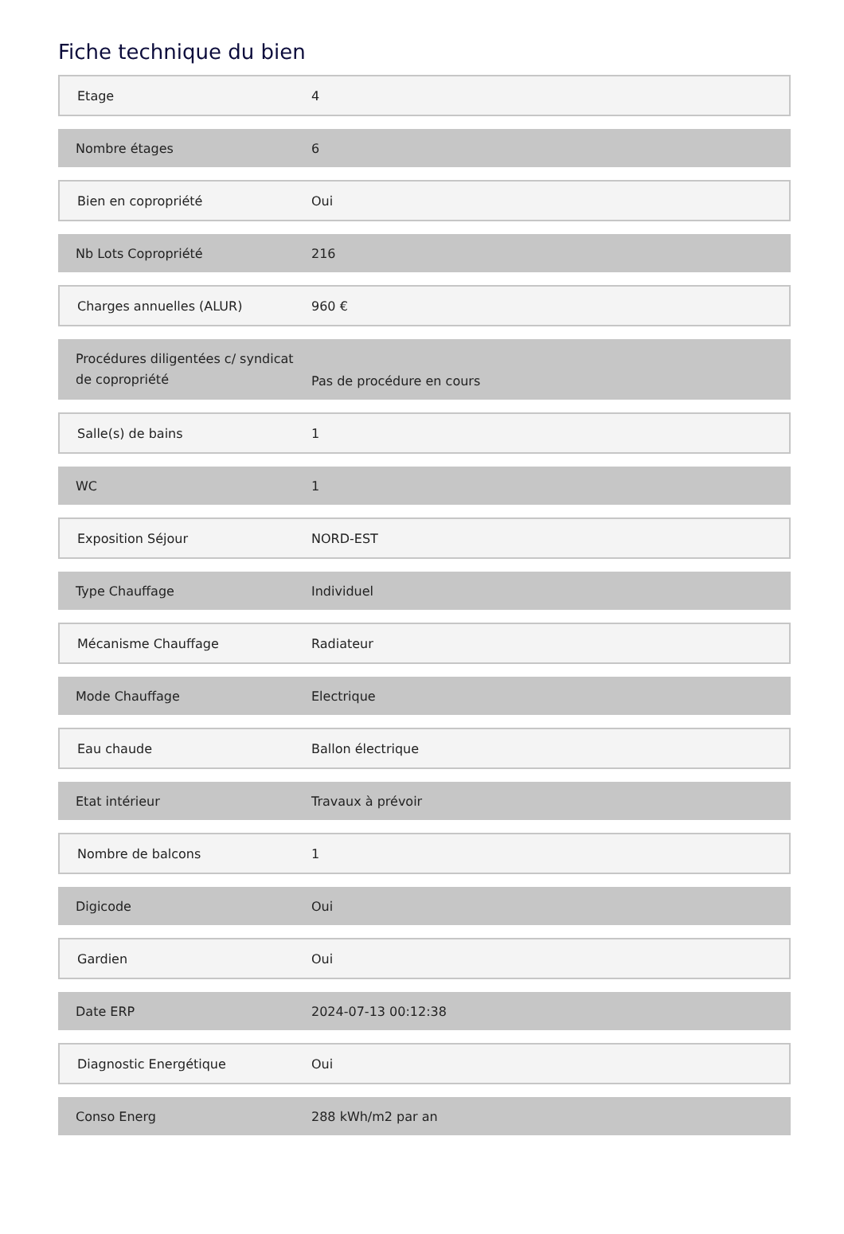Fiche technique du bien
| Etage | 4 |
| Nombre étages | 6 |
| Bien en copropriété | Oui |
| Nb Lots Copropriété | 216 |
| Charges annuelles (ALUR) | 960 € |
| Procédures diligentées c/ syndicat de copropriété | Pas de procédure en cours |
| Salle(s) de bains | 1 |
| WC | 1 |
| Exposition Séjour | NORD-EST |
| Type Chauffage | Individuel |
| Mécanisme Chauffage | Radiateur |
| Mode Chauffage | Electrique |
| Eau chaude | Ballon électrique |
| Etat intérieur | Travaux à prévoir |
| Nombre de balcons | 1 |
| Digicode | Oui |
| Gardien | Oui |
| Date ERP | 2024-07-13 00:12:38 |
| Diagnostic Energétique | Oui |
| Conso Energ | 288 kWh/m2 par an |